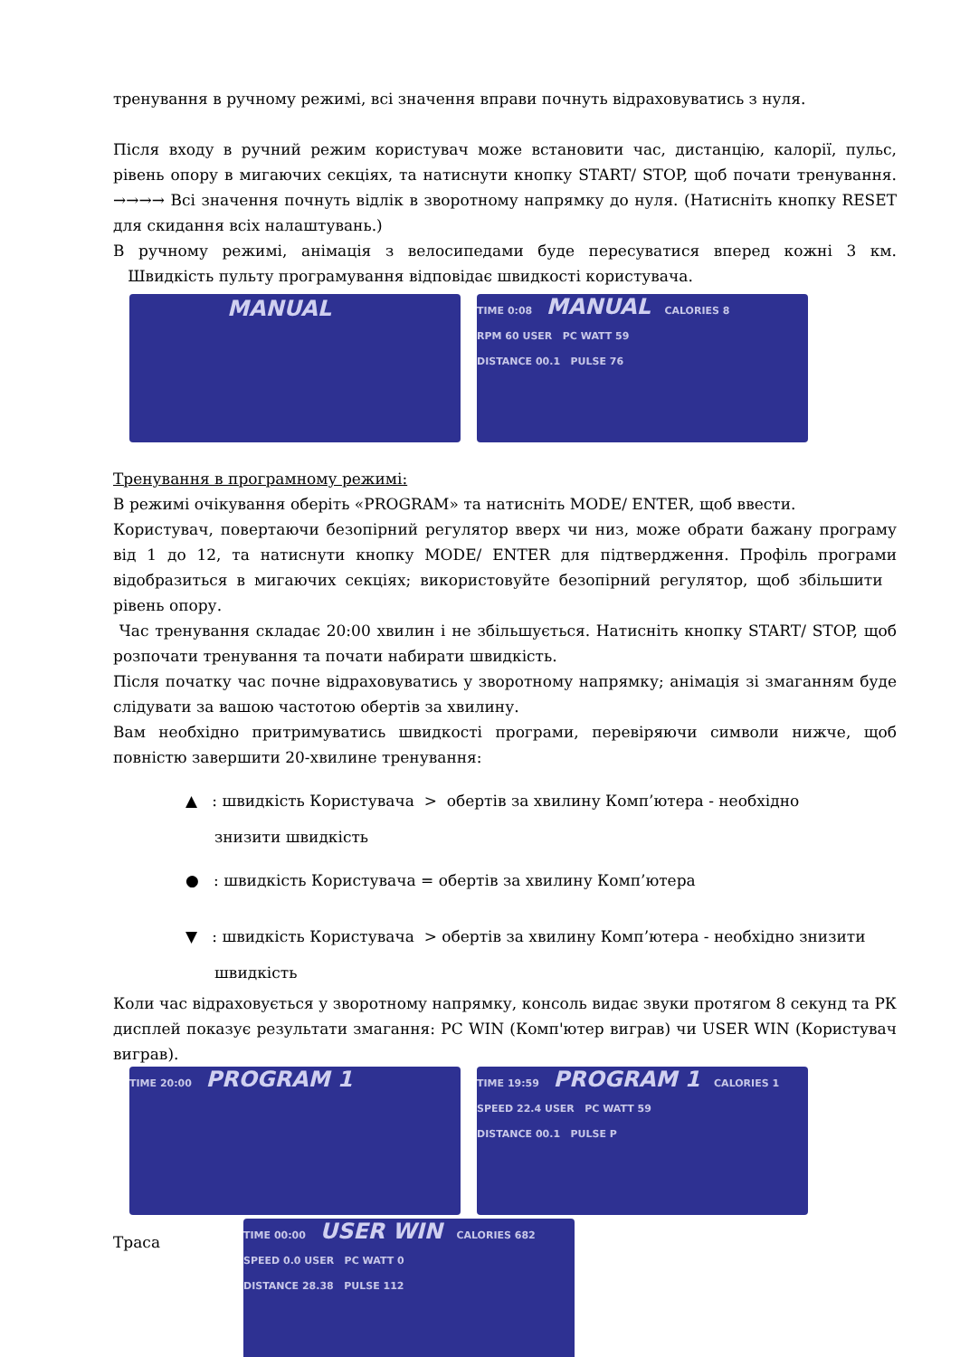тренування в ручному режимі, всі значення вправи почнуть відраховуватись з нуля.
Після входу в ручний режим користувач може встановити час, дистанцію, калорії, пульс, рівень опору в мигаючих секціях, та натиснути кнопку START/ STOP, щоб почати тренування. →→→→ Всі значення почнуть відлік в зворотному напрямку до нуля. (Натисніть кнопку RESET для скидання всіх налаштувань.)
В ручному режимі, анімація з велосипедами буде пересуватися вперед кожні 3 км. Швидкість пульту програмування відповідає швидкості користувача.
MANUAL
TIME 0:08 MANUAL CALORIES 8
RPM 60 USER PC WATT 59
DISTANCE 00.1 PULSE 76
Тренування в програмному режимі:
В режимі очікування оберіть «PROGRAM» та натисніть MODE/ ENTER, щоб ввести.
Користувач, повертаючи безопірний регулятор вверх чи низ, може обрати бажану програму від 1 до 12, та натиснути кнопку MODE/ ENTER для підтвердження. Профіль програми відобразиться в мигаючих секціях; використовуйте безопірний регулятор, щоб збільшити рівень опору.
Час тренування складає 20:00 хвилин і не збільшується. Натисніть кнопку START/ STOP, щоб розпочати тренування та почати набирати швидкість.
Після початку час почне відраховуватись у зворотному напрямку; анімація зі змаганням буде слідувати за вашою частотою обертів за хвилину.
Вам необхідно притримуватись швидкості програми, перевіряючи символи нижче, щоб повністю завершити 20-хвилине тренування:
▲ : швидкість Користувача > обертів за хвилину Комп’ютера - необхідно
знизити швидкість
● : швидкість Користувача = обертів за хвилину Комп’ютера
▼ : швидкість Користувача > обертів за хвилину Комп’ютера - необхідно знизити
швидкість
Коли час відраховується у зворотному напрямку, консоль видає звуки протягом 8 секунд та РК дисплей показує результати змагання: PC WIN (Комп'ютер виграв) чи USER WIN (Користувач виграв).
TIME 20:00 PROGRAM 1
TIME 19:59 PROGRAM 1 CALORIES 1
SPEED 22.4 USER PC WATT 59
DISTANCE 00.1 PULSE P
Траса
TIME 00:00 USER WIN CALORIES 682
SPEED 0.0 USER PC WATT 0
DISTANCE 28.38 PULSE 112